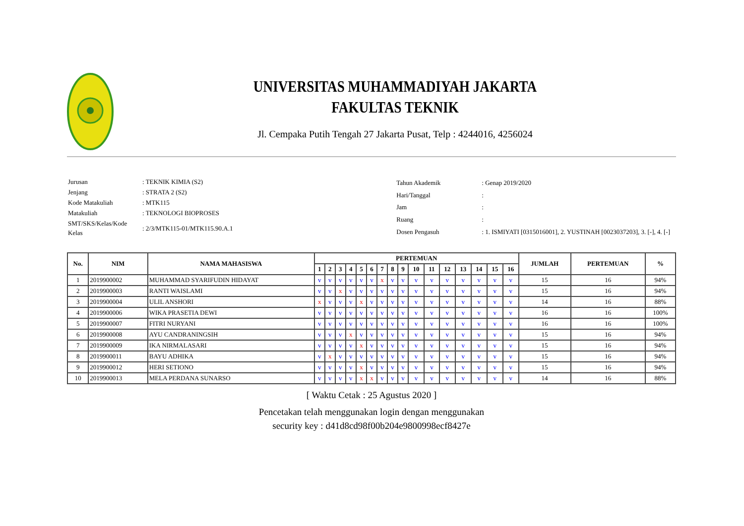UNIVERSITAS MUHAMMADIYAH JAKARTA
FAKULTAS TEKNIK
Jl. Cempaka Putih Tengah 27 Jakarta Pusat, Telp : 4244016, 4256024
| Jurusan | : TEKNIK KIMIA (S2) |
| Jenjang | : STRATA 2 (S2) |
| Kode Matakuliah | : MTK115 |
| Matakuliah | : TEKNOLOGI BIOPROSES |
| SMT/SKS/Kelas/Kode Kelas | : 2/3/MTK115-01/MTK115.90.A.1 |
| Tahun Akademik | : Genap 2019/2020 |
| Hari/Tanggal | : |
| Jam | : |
| Ruang | : |
| Dosen Pengasuh | : 1. ISMIYATI [0315016001], 2. YUSTINAH [0023037203], 3. [-], 4. [-] |
| No. | NIM | NAMA MAHASISWA | PERTEMUAN | | | | | | | | | | | | | | | | JUMLAH | PERTEMUAN | % |
| --- | --- | --- | --- | --- | --- | --- | --- | --- | --- | --- | --- | --- | --- | --- | --- | --- | --- | --- | --- | --- | --- |
| | | | 1 | 2 | 3 | 4 | 5 | 6 | 7 | 8 | 9 | 10 | 11 | 12 | 13 | 14 | 15 | 16 | | | |
| 1 | 2019900002 | MUHAMMAD SYARIFUDIN HIDAYAT | v | v | v | v | v | v | x | v | v | v | v | v | v | v | v | v | 15 | 16 | 94% |
| 2 | 2019900003 | RANTI WAISLAMI | v | v | x | v | v | v | v | v | v | v | v | v | v | v | v | v | 15 | 16 | 94% |
| 3 | 2019900004 | ULIL ANSHORI | x | v | v | v | x | v | v | v | v | v | v | v | v | v | v | v | 14 | 16 | 88% |
| 4 | 2019900006 | WIKA PRASETIA DEWI | v | v | v | v | v | v | v | v | v | v | v | v | v | v | v | v | 16 | 16 | 100% |
| 5 | 2019900007 | FITRI NURYANI | v | v | v | v | v | v | v | v | v | v | v | v | v | v | v | v | 16 | 16 | 100% |
| 6 | 2019900008 | AYU CANDRANINGSIH | v | v | v | x | v | v | v | v | v | v | v | v | v | v | v | v | 15 | 16 | 94% |
| 7 | 2019900009 | IKA NIRMALASARI | v | v | v | v | x | v | v | v | v | v | v | v | v | v | v | v | 15 | 16 | 94% |
| 8 | 2019900011 | BAYU ADHIKA | v | x | v | v | v | v | v | v | v | v | v | v | v | v | v | v | 15 | 16 | 94% |
| 9 | 2019900012 | HERI SETIONO | v | v | v | v | x | v | v | v | v | v | v | v | v | v | v | v | 15 | 16 | 94% |
| 10 | 2019900013 | MELA PERDANA SUNARSO | v | v | v | v | x | x | v | v | v | v | v | v | v | v | v | v | 14 | 16 | 88% |
[ Waktu Cetak : 25 Agustus 2020 ]
Pencetakan telah menggunakan login dengan menggunakan
security key : d41d8cd98f00b204e9800998ecf8427e